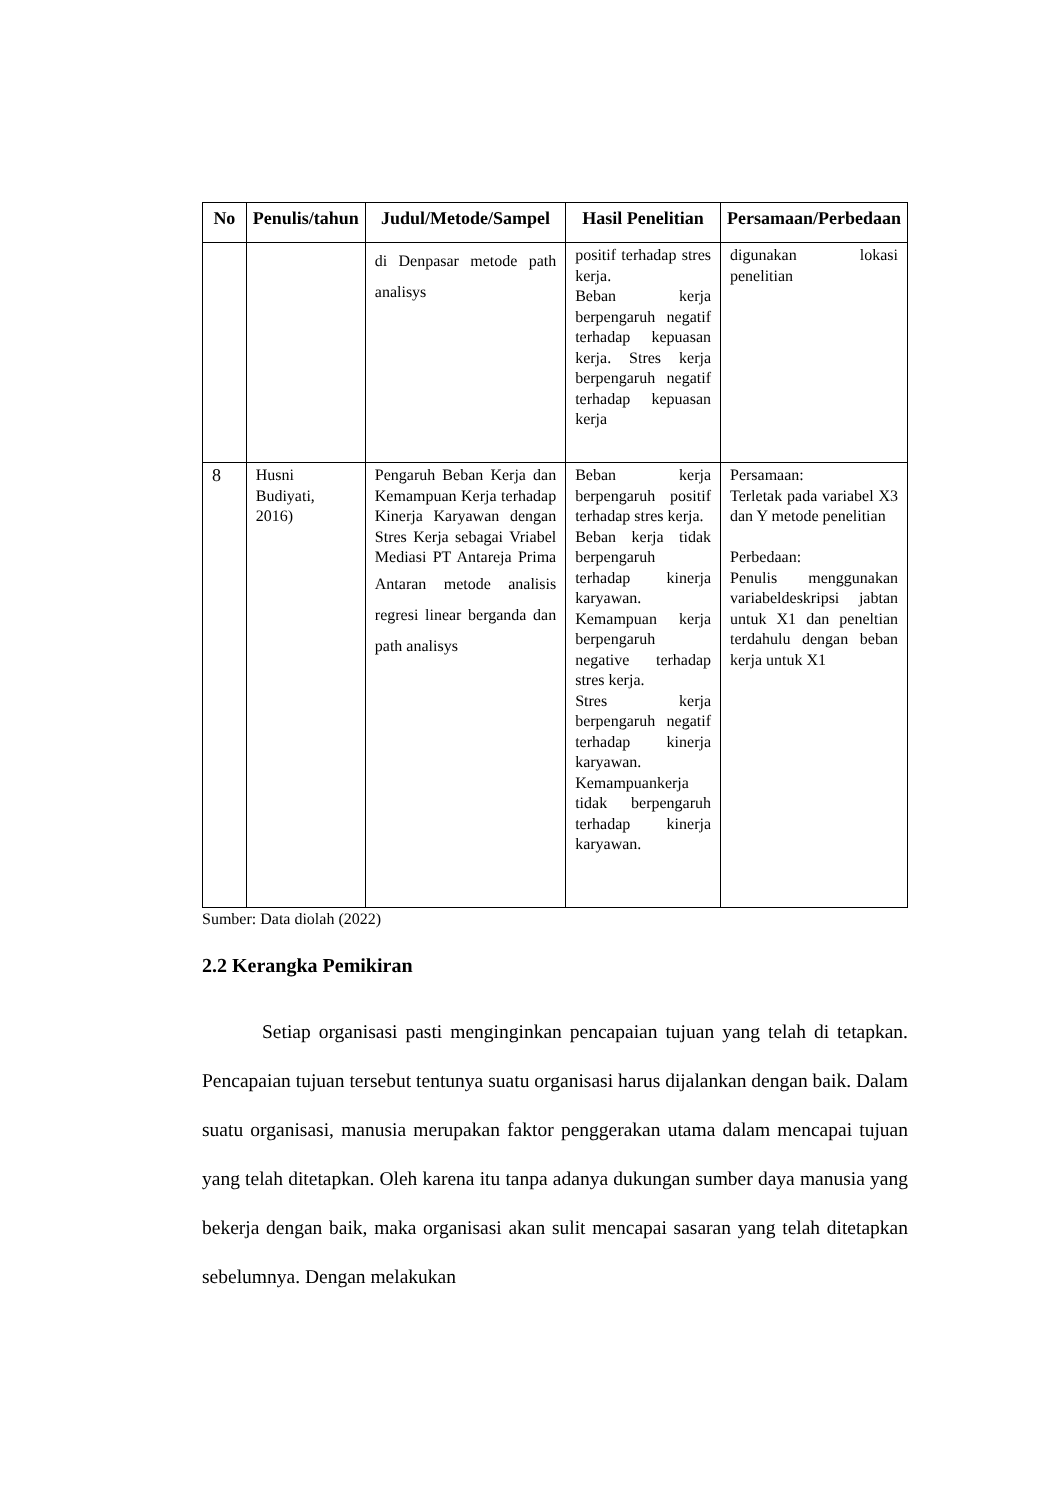| No | Penulis/tahun | Judul/Metode/Sampel | Hasil Penelitian | Persamaan/Perbedaan |
| --- | --- | --- | --- | --- |
| | | di Denpasar metode path analisys | positif terhadap stres kerja. Beban kerja berpengaruh negatif terhadap kepuasan kerja. Stres kerja berpengaruh negatif terhadap kepuasan kerja | digunakan lokasi penelitian |
| 8 | Husni Budiyati, 2016) | Pengaruh Beban Kerja dan Kemampuan Kerja terhadap Kinerja Karyawan dengan Stres Kerja sebagai Vriabel Mediasi PT Antareja Prima Antaran metode analisis regresi linear berganda dan path analisys | Beban kerja berpengaruh positif terhadap stres kerja. Beban kerja tidak berpengaruh terhadap kinerja karyawan. Kemampuan kerja berpengaruh negative terhadap stres kerja. Stres kerja berpengaruh negatif terhadap kinerja karyawan. Kemampuankerja tidak berpengaruh terhadap kinerja karyawan. | Persamaan: Terletak pada variabel X3 dan Y metode penelitian Perbedaan: Penulis menggunakan variabeldeskripsi jabtan untuk X1 dan peneltian terdahulu dengan beban kerja untuk X1 |
Sumber: Data diolah (2022)
2.2 Kerangka Pemikiran
Setiap organisasi pasti menginginkan pencapaian tujuan yang telah di tetapkan. Pencapaian tujuan tersebut tentunya suatu organisasi harus dijalankan dengan baik. Dalam suatu organisasi, manusia merupakan faktor penggerakan utama dalam mencapai tujuan yang telah ditetapkan. Oleh karena itu tanpa adanya dukungan sumber daya manusia yang bekerja dengan baik, maka organisasi akan sulit mencapai sasaran yang telah ditetapkan sebelumnya. Dengan melakukan